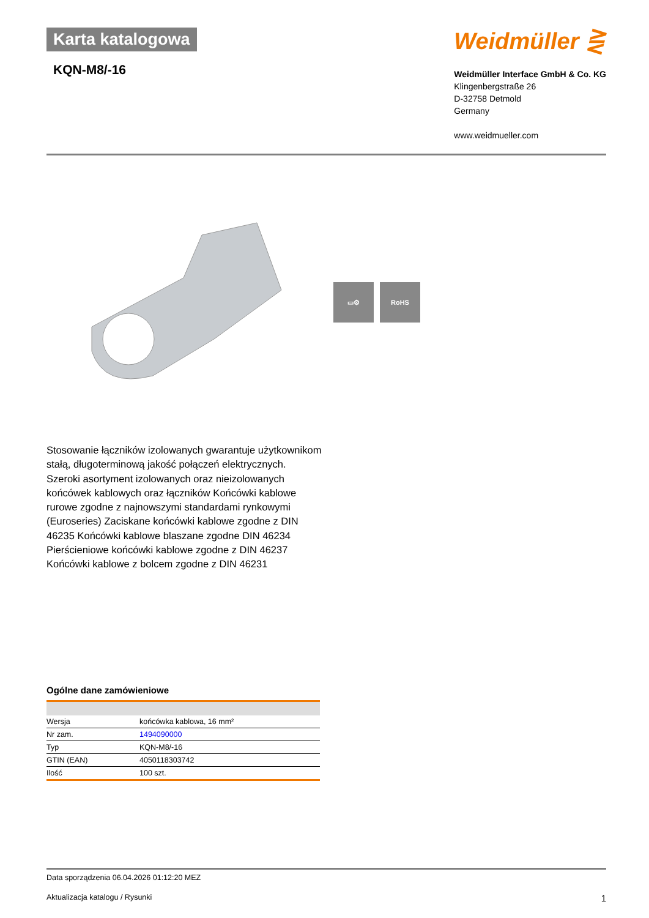Karta katalogowa
KQN-M8/-16
Weidmüller ⋛
Weidmüller Interface GmbH & Co. KG
Klingenbergstraße 26
D-32758 Detmold
Germany
www.weidmueller.com
▭⚙ RoHS
Stosowanie łączników izolowanych gwarantuje użytkow­nikom stałą, długoterminową jakość połączeń elektrycz­nych.
Szeroki asortyment izolowanych oraz nieizolowanych końcówek kablowych oraz łączników Końcówki kablowe rurowe zgodne z najnowszymi standardami rynkowymi (Euroseries) Zaciskane końcówki kablowe zgodne z DIN 46235 Końcówki kablowe blaszane zgodne DIN 46234 Pierścieniowe końcówki kablowe zgodne z DIN 46237 Końcówki kablowe z bolcem zgodne z DIN 46231
Ogólne dane zamówieniowe
| Wersja | końcówka kablowa, 16 mm² |
| Nr zam. | 1494090000 |
| Typ | KQN-M8/-16 |
| GTIN (EAN) | 4050118303742 |
| Ilość | 100 szt. |
Data sporządzenia 06.04.2026 01:12:20 MEZ
Aktualizacja katalogu / Rysunki 1